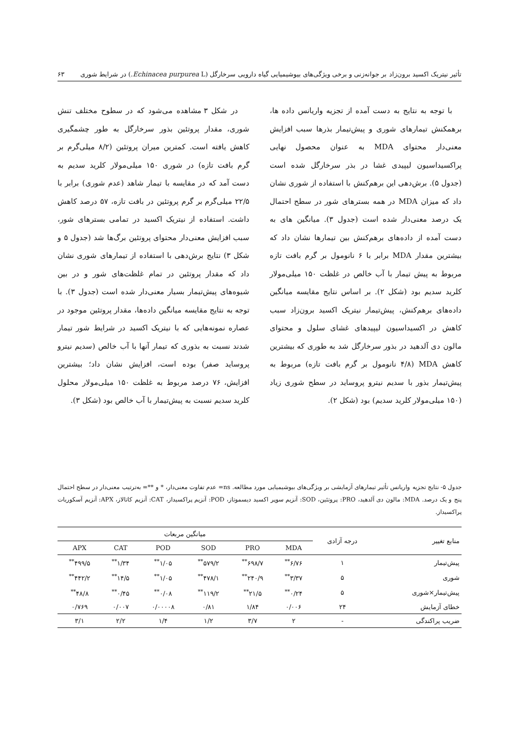تأثیر نیتریک اکسید برون‌زاد بر جوانه‌زنی و برخی ویژگی‌های بیوشیمیایی گیاه دارویی سرخارگل (Echinacea purpurea L.) در شرایط شوری ۶۳
با توجه به نتایج به دست آمده از تجزیه واریانس داده ها، برهمکنش تیمارهای شوری و پیش‌تیمار بذرها سبب افزایش معنی‌دار محتوای MDA به عنوان محصول نهایی پراکسیداسیون لیپیدی غشا در بذر سرخارگل شده است (جدول ۵). برش‌دهی این برهم‌کنش با استفاده از شوری نشان داد که میزان MDA در همه بسترهای شور در سطح احتمال یک درصد معنی‌دار شده است (جدول ۳). میانگین های به دست آمده از داده‌های برهم‌کنش بین تیمارها نشان داد که بیشترین مقدار MDA برابر با ۶ نانومول بر گرم بافت تازه مربوط به پیش تیمار با آب خالص در غلظت ۱۵۰ میلی‌مولار کلرید سدیم بود (شکل ۲). بر اساس نتایج مقایسه میانگین داده‌های برهم‌کنش، پیش‌تیمار نیتریک اکسید برون‌زاد سبب کاهش در اکسیداسیون لیپیدهای غشای سلول و محتوای مالون دی آلدهید در بذور سرخارگل شد به طوری که بیشترین کاهش MDA (۴/۸ نانومول بر گرم بافت تازه) مربوط به پیش‌تیمار بذور با سدیم نیترو پروساید در سطح شوری زیاد (۱۵۰ میلی‌مولار کلرید سدیم) بود (شکل ۲).
در شکل ۳ مشاهده می‌شود که در سطوح مختلف تنش شوری، مقدار پروتئین بذور سرخارگل به طور چشمگیری کاهش یافته است. کمترین میران پروتئین (۸/۲ میلی‌گرم بر گرم بافت تازه) در شوری ۱۵۰ میلی‌مولار کلرید سدیم به دست آمد که در مقایسه با تیمار شاهد (عدم شوری) برابر با ۲۲/۵ میلی‌گرم بر گرم پروتئین در بافت تازه، ۵۷ درصد کاهش داشت. استفاده از نیتریک اکسید در تمامی بسترهای شور، سبب افزایش معنی‌دار محتوای پروتئین برگ‌ها شد (جدول ۵ و شکل ۳) نتایج برش‌دهی با استفاده از تیمارهای شوری نشان داد که مقدار پروتئین در تمام غلظت‌های شور و در بین شیوه‌های پیش‌تیمار بسیار معنی‌دار شده است (جدول ۳). با توجه به نتایج مقایسه میانگین داده‌ها، مقدار پروتئین موجود در عصاره نمونه‌هایی که با نیتریک اکسید در شرایط شور تیمار شدند نسبت به بذوری که تیمار آنها با آب خالص (سدیم نیترو پروساید صفر) بوده است، افزایش نشان داد؛ بیشترین افزایش، ۷۶ درصد مربوط به غلظت ۱۵۰ میلی‌مولار محلول کلرید سدیم نسبت به پیش‌تیمار با آب خالص بود (شکل ۳).
جدول ۵- نتایج تجزیه واریانس تأثیر تیمارهای آزمایشی بر ویژگی‌های بیوشیمیایی مورد مطالعه. ns= عدم تفاوت معنی‌دار، * و **= به‌ترتیب معنی‌دار در سطح احتمال پنج و یک درصد. MDA: مالون دی آلدهید، PRO: پروتئین، SOD: آنزیم سوپر اکسید دیسموتاز، POD: آنزیم پراکسیداز، CAT: آنزیم کاتالاز، APX: آنزیم آسکوربات پراکسیداز.
| منابع تغییر | درجه آزادی | میانگین مربعات | | | | | |
| --- | --- | --- | --- | --- | --- | --- | --- |
| | | MDA | PRO | SOD | POD | CAT | APX |
| پیش‌تیمار | ۱ | ۶/۷۶<sup>**</sup> | ۶۹۸/۷<sup>**</sup> | ۵۷۹/۲<sup>**</sup> | ۱/۰۵<sup>**</sup> | ۱/۳۴<sup>**</sup> | ۴۹۹/۵<sup>**</sup> |
| شوری | ۵ | ۳/۳۷<sup>**</sup> | ۲۴۰/۹<sup>**</sup> | ۴۷۸/۱<sup>**</sup> | ۱/۰۵<sup>**</sup> | ۱۴/۵<sup>**</sup> | ۴۴۲/۲<sup>**</sup> |
| پیش‌تیمار×شوری | ۵ | ۰/۲۴<sup>**</sup> | ۲۱/۵<sup>**</sup> | ۱۱۹/۲<sup>**</sup> | ۰/۰۸<sup>**</sup> | ۰/۴۵<sup>**</sup> | ۴۸/۸<sup>**</sup> |
| خطای آزمایش | ۲۴ | ۰/۰۰۶ | ۱/۸۴ | ۰/۸۱ | ۰/۰۰۰۰۸ | ۰/۰۰۷ | ۰/۷۶۹ |
| ضریب پراکندگی | - | ۲ | ۳/۷ | ۱/۲ | ۱/۴ | ۲/۲ | ۳/۱ |